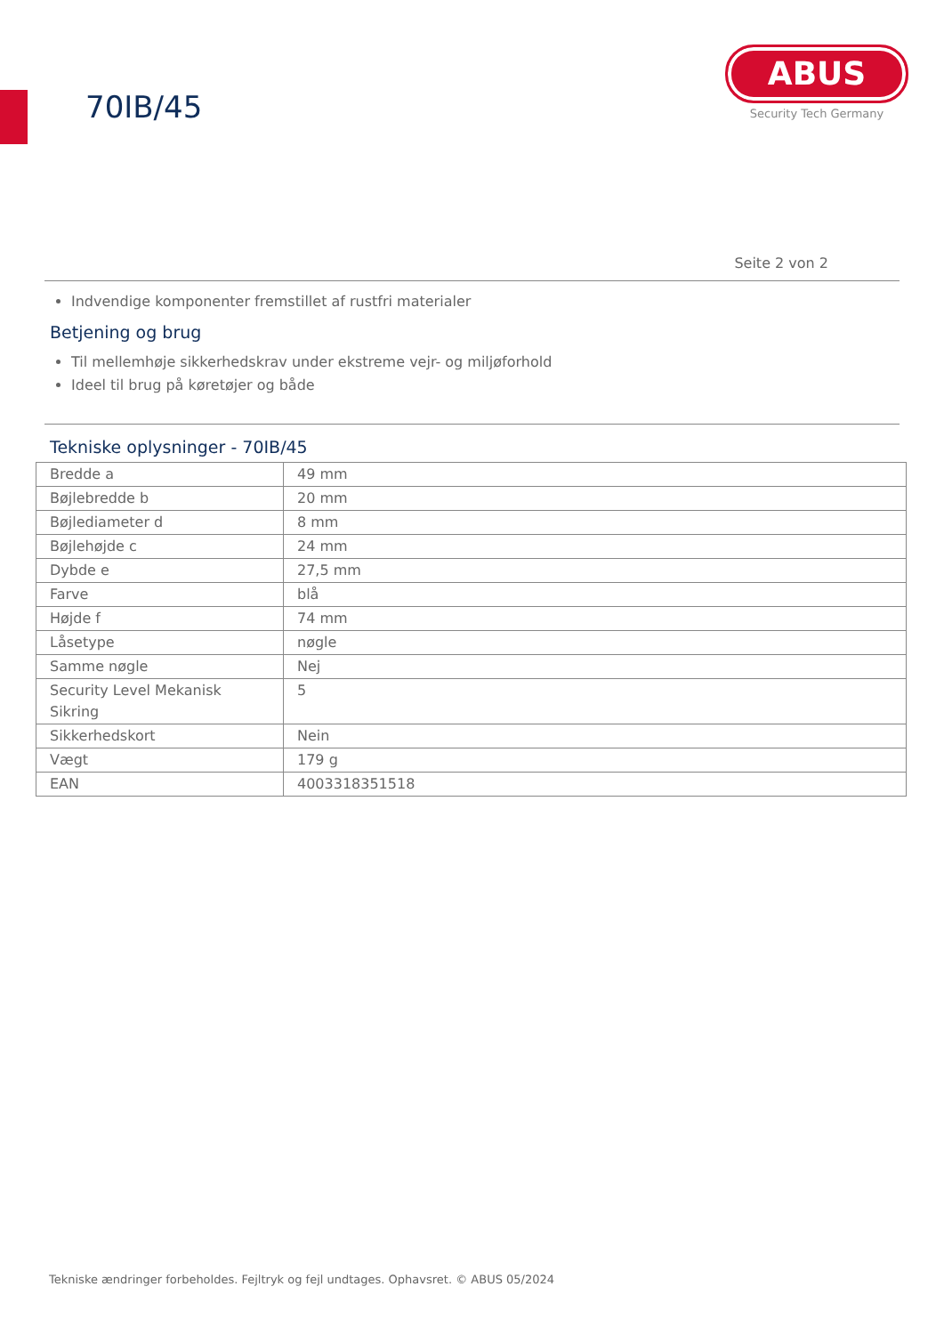70IB/45
ABUS
Security Tech Germany
Seite 2 von 2
Indvendige komponenter fremstillet af rustfri materialer
Betjening og brug
Til mellemhøje sikkerhedskrav under ekstreme vejr- og miljøforhold
Ideel til brug på køretøjer og både
Tekniske oplysninger - 70IB/45
| Bredde a | 49 mm |
| Bøjlebredde b | 20 mm |
| Bøjlediameter d | 8 mm |
| Bøjlehøjde c | 24 mm |
| Dybde e | 27,5 mm |
| Farve | blå |
| Højde f | 74 mm |
| Låsetype | nøgle |
| Samme nøgle | Nej |
| Security Level Mekanisk Sikring | 5 |
| Sikkerhedskort | Nein |
| Vægt | 179 g |
| EAN | 4003318351518 |
Tekniske ændringer forbeholdes. Fejltryk og fejl undtages. Ophavsret. © ABUS 05/2024